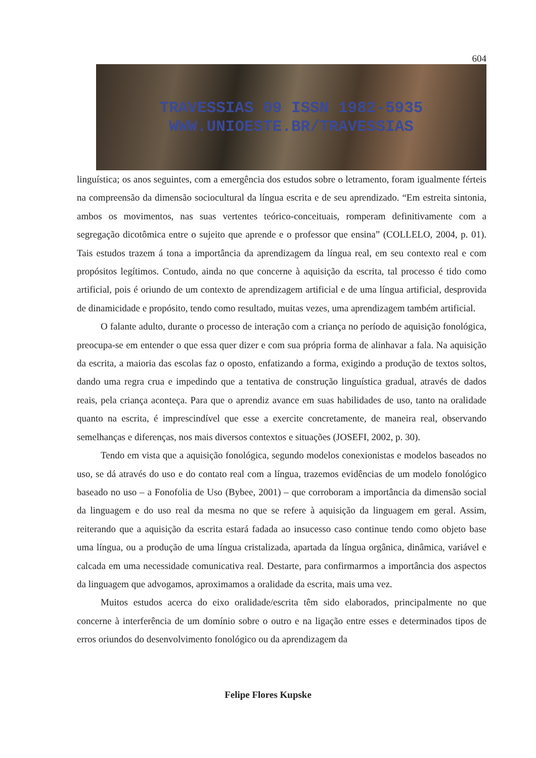604
TRAVESSIAS 09 ISSN 1982-5935
WWW.UNIOESTE.BR/TRAVESSIAS
linguística; os anos seguintes, com a emergência dos estudos sobre o letramento, foram igualmente férteis na compreensão da dimensão sociocultural da língua escrita e de seu aprendizado. “Em estreita sintonia, ambos os movimentos, nas suas vertentes teórico-conceituais, romperam definitivamente com a segregação dicotômica entre o sujeito que aprende e o professor que ensina” (COLLELO, 2004, p. 01). Tais estudos trazem á tona a importância da aprendizagem da língua real, em seu contexto real e com propósitos legítimos. Contudo, ainda no que concerne à aquisição da escrita, tal processo é tido como artificial, pois é oriundo de um contexto de aprendizagem artificial e de uma língua artificial, desprovida de dinamicidade e propósito, tendo como resultado, muitas vezes, uma aprendizagem também artificial.
O falante adulto, durante o processo de interação com a criança no período de aquisição fonológica, preocupa-se em entender o que essa quer dizer e com sua própria forma de alinhavar a fala. Na aquisição da escrita, a maioria das escolas faz o oposto, enfatizando a forma, exigindo a produção de textos soltos, dando uma regra crua e impedindo que a tentativa de construção linguística gradual, através de dados reais, pela criança aconteça. Para que o aprendiz avance em suas habilidades de uso, tanto na oralidade quanto na escrita, é imprescindível que esse a exercite concretamente, de maneira real, observando semelhanças e diferenças, nos mais diversos contextos e situações (JOSEFI, 2002, p. 30).
Tendo em vista que a aquisição fonológica, segundo modelos conexionistas e modelos baseados no uso, se dá através do uso e do contato real com a língua, trazemos evidências de um modelo fonológico baseado no uso – a Fonofolia de Uso (Bybee, 2001) – que corroboram a importância da dimensão social da linguagem e do uso real da mesma no que se refere à aquisição da linguagem em geral. Assim, reiterando que a aquisição da escrita estará fadada ao insucesso caso continue tendo como objeto base uma língua, ou a produção de uma língua cristalizada, apartada da língua orgânica, dinâmica, variável e calcada em uma necessidade comunicativa real. Destarte, para confirmarmos a importância dos aspectos da linguagem que advogamos, aproximamos a oralidade da escrita, mais uma vez.
Muitos estudos acerca do eixo oralidade/escrita têm sido elaborados, principalmente no que concerne à interferência de um domínio sobre o outro e na ligação entre esses e determinados tipos de erros oriundos do desenvolvimento fonológico ou da aprendizagem da
Felipe Flores Kupske